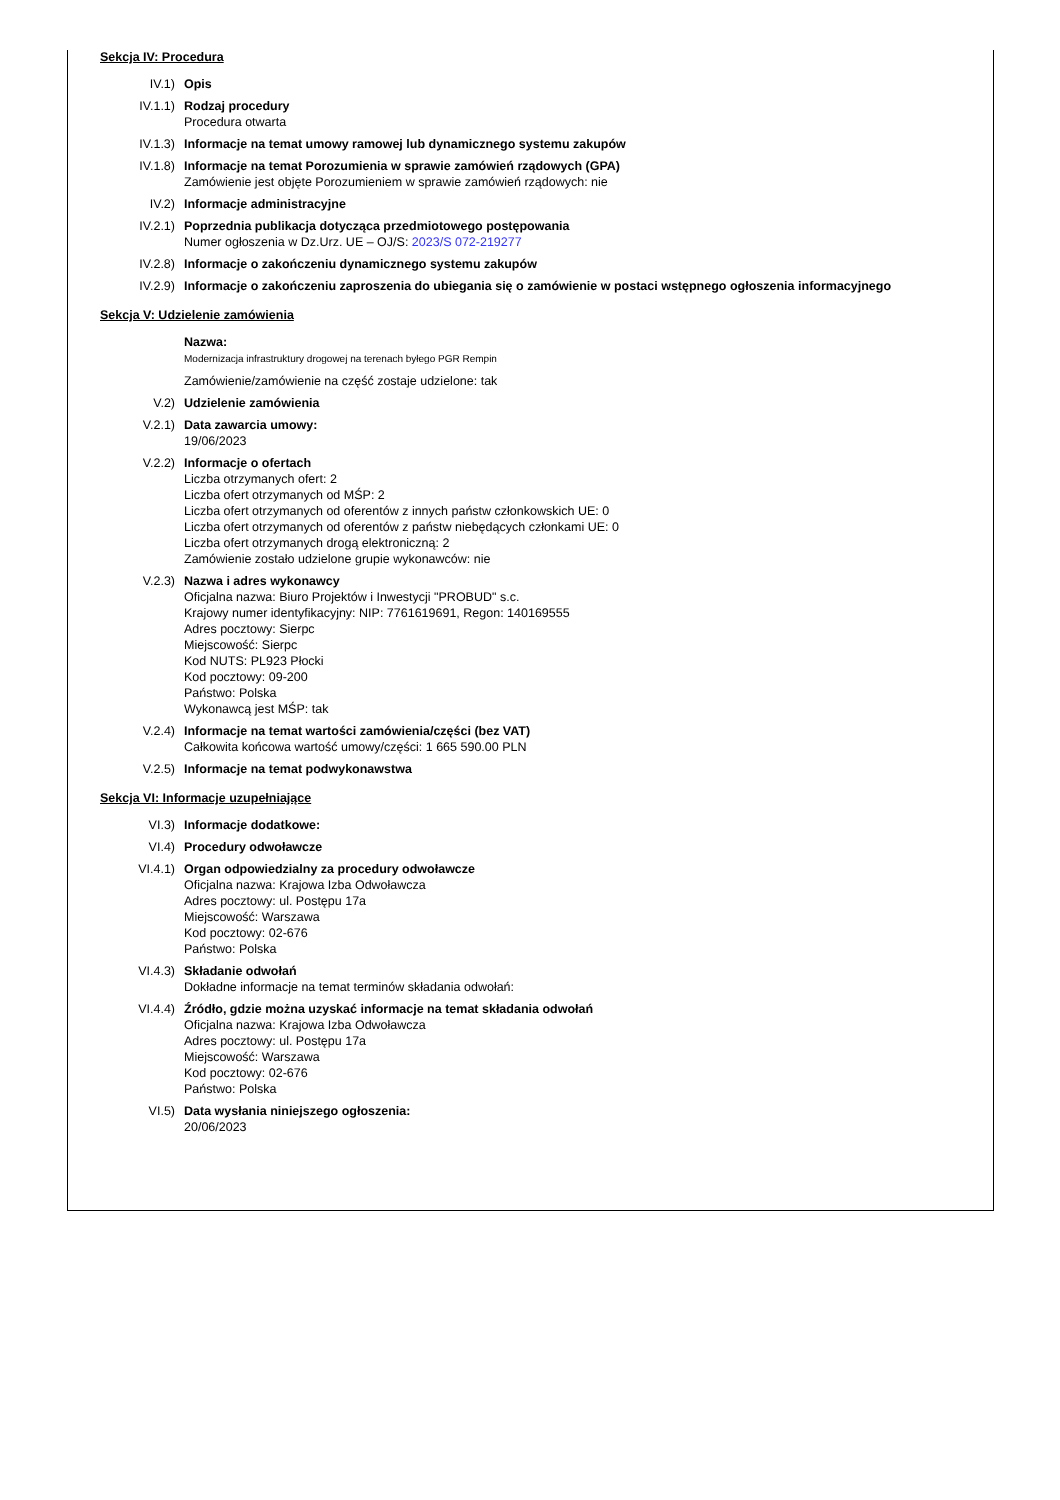Sekcja IV: Procedura
IV.1) Opis
IV.1.1) Rodzaj procedury
Procedura otwarta
IV.1.3) Informacje na temat umowy ramowej lub dynamicznego systemu zakupów
IV.1.8) Informacje na temat Porozumienia w sprawie zamówień rządowych (GPA)
Zamówienie jest objęte Porozumieniem w sprawie zamówień rządowych: nie
IV.2) Informacje administracyjne
IV.2.1) Poprzednia publikacja dotycząca przedmiotowego postępowania
Numer ogłoszenia w Dz.Urz. UE – OJ/S: 2023/S 072-219277
IV.2.8) Informacje o zakończeniu dynamicznego systemu zakupów
IV.2.9) Informacje o zakończeniu zaproszenia do ubiegania się o zamówienie w postaci wstępnego ogłoszenia informacyjnego
Sekcja V: Udzielenie zamówienia
Nazwa:
Modernizacja infrastruktury drogowej na terenach byłego PGR Rempin
Zamówienie/zamówienie na część zostaje udzielone: tak
V.2) Udzielenie zamówienia
V.2.1) Data zawarcia umowy:
19/06/2023
V.2.2) Informacje o ofertach
Liczba otrzymanych ofert: 2
Liczba ofert otrzymanych od MŚP: 2
Liczba ofert otrzymanych od oferentów z innych państw członkowskich UE: 0
Liczba ofert otrzymanych od oferentów z państw niebędących członkami UE: 0
Liczba ofert otrzymanych drogą elektroniczną: 2
Zamówienie zostało udzielone grupie wykonawców: nie
V.2.3) Nazwa i adres wykonawcy
Oficjalna nazwa: Biuro Projektów i Inwestycji "PROBUD" s.c.
Krajowy numer identyfikacyjny: NIP: 7761619691, Regon: 140169555
Adres pocztowy: Sierpc
Miejscowość: Sierpc
Kod NUTS: PL923 Płocki
Kod pocztowy: 09-200
Państwo: Polska
Wykonawcą jest MŚP: tak
V.2.4) Informacje na temat wartości zamówienia/części (bez VAT)
Całkowita końcowa wartość umowy/części: 1 665 590.00 PLN
V.2.5) Informacje na temat podwykonawstwa
Sekcja VI: Informacje uzupełniające
VI.3) Informacje dodatkowe:
VI.4) Procedury odwoławcze
VI.4.1) Organ odpowiedzialny za procedury odwoławcze
Oficjalna nazwa: Krajowa Izba Odwoławcza
Adres pocztowy: ul. Postępu 17a
Miejscowość: Warszawa
Kod pocztowy: 02-676
Państwo: Polska
VI.4.3) Składanie odwołań
Dokładne informacje na temat terminów składania odwołań:
VI.4.4) Źródło, gdzie można uzyskać informacje na temat składania odwołań
Oficjalna nazwa: Krajowa Izba Odwoławcza
Adres pocztowy: ul. Postępu 17a
Miejscowość: Warszawa
Kod pocztowy: 02-676
Państwo: Polska
VI.5) Data wysłania niniejszego ogłoszenia:
20/06/2023